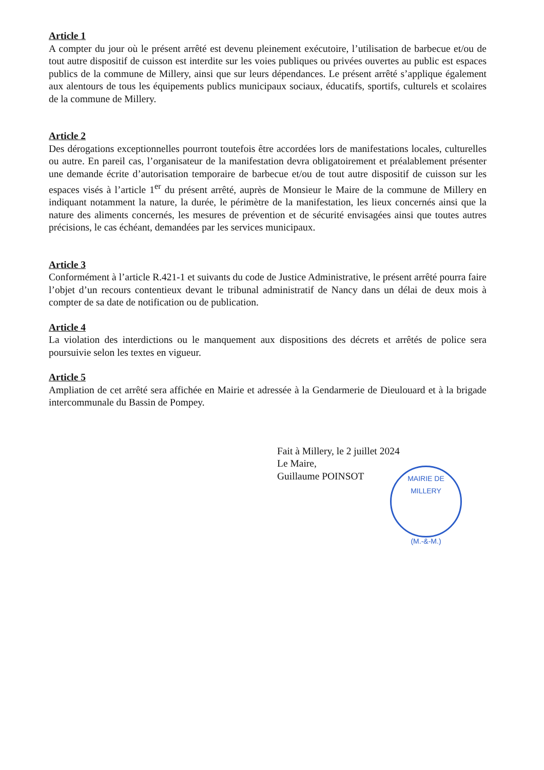Article 1
A compter du jour où le présent arrêté est devenu pleinement exécutoire, l’utilisation de barbecue et/ou de tout autre dispositif de cuisson est interdite sur les voies publiques ou privées ouvertes au public est espaces publics de la commune de Millery, ainsi que sur leurs dépendances. Le présent arrêté s’applique également aux alentours de tous les équipements publics municipaux sociaux, éducatifs, sportifs, culturels et scolaires de la commune de Millery.
Article 2
Des dérogations exceptionnelles pourront toutefois être accordées lors de manifestations locales, culturelles ou autre. En pareil cas, l’organisateur de la manifestation devra obligatoirement et préalablement présenter une demande écrite d’autorisation temporaire de barbecue et/ou de tout autre dispositif de cuisson sur les espaces visés à l’article 1<sup>er</sup> du présent arrêté, auprès de Monsieur le Maire de la commune de Millery en indiquant notamment la nature, la durée, le périmètre de la manifestation, les lieux concernés ainsi que la nature des aliments concernés, les mesures de prévention et de sécurité envisagées ainsi que toutes autres précisions, le cas échéant, demandées par les services municipaux.
Article 3
Conformément à l’article R.421-1 et suivants du code de Justice Administrative, le présent arrêté pourra faire l’objet d’un recours contentieux devant le tribunal administratif de Nancy dans un délai de deux mois à compter de sa date de notification ou de publication.
Article 4
La violation des interdictions ou le manquement aux dispositions des décrets et arrêtés de police sera poursuivie selon les textes en vigueur.
Article 5
Ampliation de cet arrêté sera affichée en Mairie et adressée à la Gendarmerie de Dieulouard et à la brigade intercommunale du Bassin de Pompey.
Fait à Millery, le 2 juillet 2024
Le Maire,
Guillaume POINSOT
MAIRIE DE MILLERY
(M.-&-M.)